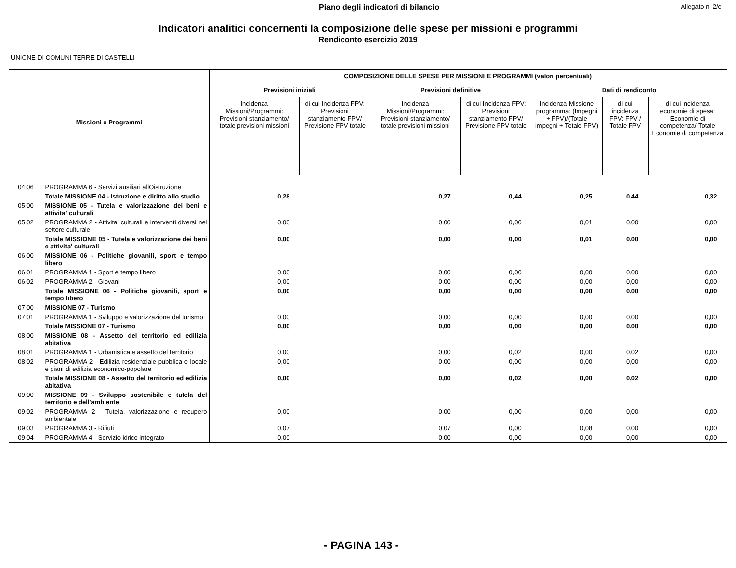Piano degli indicatori di bilancio Allegato n. 2/c
Indicatori analitici concernenti la composizione delle spese per missioni e programmi
Rendiconto esercizio 2019
UNIONE DI COMUNI TERRE DI CASTELLI
| Missioni e Programmi | | COMPOSIZIONE DELLE SPESE PER MISSIONI E PROGRAMMI (valori percentuali) | | | | | | |
| --- | --- | --- | --- | --- | --- | --- | --- | --- |
| | | Previsioni iniziali | | Previsioni definitive | | Dati di rendiconto | | |
| | | Incidenza Missioni/Programmi: Previsioni stanziamento/ totale previsioni missioni | di cui Incidenza FPV: Previsioni stanziamento FPV/ Previsione FPV totale | Incidenza Missioni/Programmi: Previsioni stanziamento/ totale previsioni missioni | di cui Incidenza FPV: Previsioni stanziamento FPV/ Previsione FPV totale | Incidenza Missione programma: (Impegni + FPV)/(Totale impegni + Totale FPV) | di cui incidenza FPV: FPV / Totale FPV | di cui incidenza economie di spesa: Economie di competenza/ Totale Economie di competenza |
| 04.06 | PROGRAMMA 6 - Servizi ausiliari allOistruzione | | | | | | | |
| | Totale MISSIONE 04 - Istruzione e diritto allo studio | 0,28 | | 0,27 | 0,44 | 0,25 | 0,44 | 0,32 |
| 05.00 | MISSIONE 05 - Tutela e valorizzazione dei beni e attivita' culturali | | | | | | | |
| 05.02 | PROGRAMMA 2 - Attivita' culturali e interventi diversi nel settore culturale | 0,00 | | 0,00 | 0,00 | 0,01 | 0,00 | 0,00 |
| | Totale MISSIONE 05 - Tutela e valorizzazione dei beni e attivita' culturali | 0,00 | | 0,00 | 0,00 | 0,01 | 0,00 | 0,00 |
| 06.00 | MISSIONE 06 - Politiche giovanili, sport e tempo libero | | | | | | | |
| 06.01 | PROGRAMMA 1 - Sport e tempo libero | 0,00 | | 0,00 | 0,00 | 0,00 | 0,00 | 0,00 |
| 06.02 | PROGRAMMA 2 - Giovani | 0,00 | | 0,00 | 0,00 | 0,00 | 0,00 | 0,00 |
| | Totale MISSIONE 06 - Politiche giovanili, sport e tempo libero | 0,00 | | 0,00 | 0,00 | 0,00 | 0,00 | 0,00 |
| 07.00 | MISSIONE 07 - Turismo | | | | | | | |
| 07.01 | PROGRAMMA 1 - Sviluppo e valorizzazione del turismo | 0,00 | | 0,00 | 0,00 | 0,00 | 0,00 | 0,00 |
| | Totale MISSIONE 07 - Turismo | 0,00 | | 0,00 | 0,00 | 0,00 | 0,00 | 0,00 |
| 08.00 | MISSIONE 08 - Assetto del territorio ed edilizia abitativa | | | | | | | |
| 08.01 | PROGRAMMA 1 - Urbanistica e assetto del territorio | 0,00 | | 0,00 | 0,02 | 0,00 | 0,02 | 0,00 |
| 08.02 | PROGRAMMA 2 - Edilizia residenziale pubblica e locale e piani di edilizia economico-popolare | 0,00 | | 0,00 | 0,00 | 0,00 | 0,00 | 0,00 |
| | Totale MISSIONE 08 - Assetto del territorio ed edilizia abitativa | 0,00 | | 0,00 | 0,02 | 0,00 | 0,02 | 0,00 |
| 09.00 | MISSIONE 09 - Sviluppo sostenibile e tutela del territorio e dell'ambiente | | | | | | | |
| 09.02 | PROGRAMMA 2 - Tutela, valorizzazione e recupero ambientale | 0,00 | | 0,00 | 0,00 | 0,00 | 0,00 | 0,00 |
| 09.03 | PROGRAMMA 3 - Rifiuti | 0,07 | | 0,07 | 0,00 | 0,08 | 0,00 | 0,00 |
| 09.04 | PROGRAMMA 4 - Servizio idrico integrato | 0,00 | | 0,00 | 0,00 | 0,00 | 0,00 | 0,00 |
- PAGINA 143 -